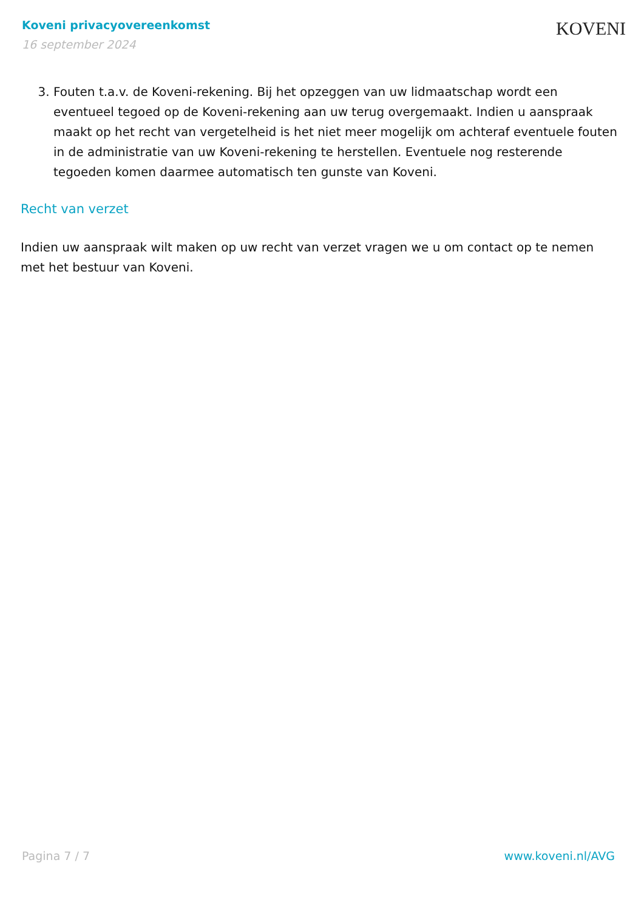Koveni privacyovereenkomst
16 september 2024
KOVENI
3. Fouten t.a.v. de Koveni-rekening. Bij het opzeggen van uw lidmaatschap wordt een eventueel tegoed op de Koveni-rekening aan uw terug overgemaakt. Indien u aanspraak maakt op het recht van vergetelheid is het niet meer mogelijk om achteraf eventuele fouten in de administratie van uw Koveni-rekening te herstellen. Eventuele nog resterende tegoeden komen daarmee automatisch ten gunste van Koveni.
Recht van verzet
Indien uw aanspraak wilt maken op uw recht van verzet vragen we u om contact op te nemen met het bestuur van Koveni.
Pagina 7 / 7 www.koveni.nl/AVG